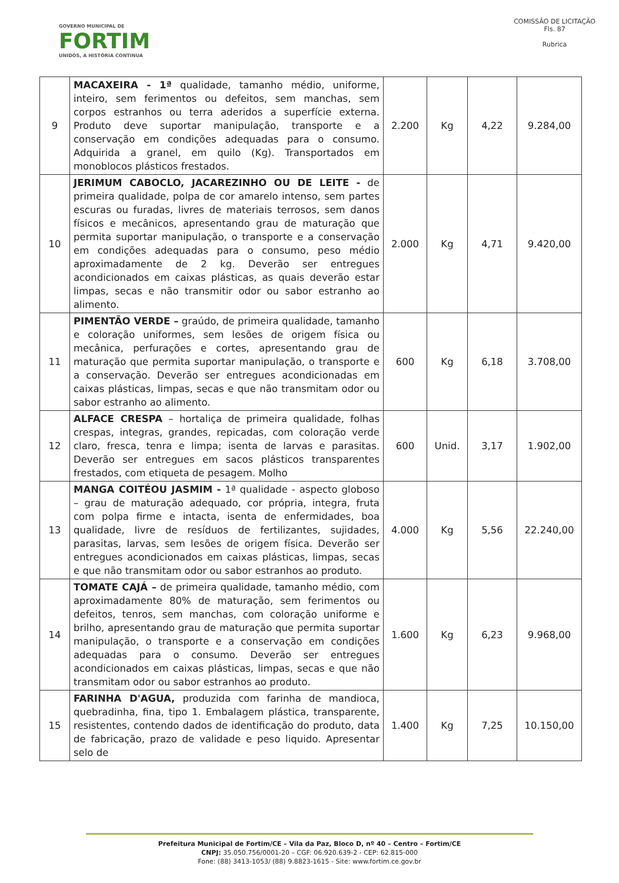GOVERNO MUNICIPAL DE
FORTIM
UNIDOS, A HISTÓRIA CONTINUA
COMISSÃO DE LICITAÇÃO
Fls. 87
Rubrica
| 9 | MACAXEIRA - 1ª qualidade, tamanho médio, uniforme, inteiro, sem ferimentos ou defeitos, sem manchas, sem corpos estranhos ou terra aderidos a superfície externa. Produto deve suportar manipulação, transporte e a conservação em condições adequadas para o consumo. Adquirida a granel, em quilo (Kg). Transportados em monoblocos plásticos frestados. | 2.200 | Kg | 4,22 | 9.284,00 |
| 10 | JERIMUM CABOCLO, JACAREZINHO OU DE LEITE - de primeira qualidade, polpa de cor amarelo intenso, sem partes escuras ou furadas, livres de materiais terrosos, sem danos físicos e mecânicos, apresentando grau de maturação que permita suportar manipulação, o transporte e a conservação em condições adequadas para o consumo, peso médio aproximadamente de 2 kg. Deverão ser entregues acondicionados em caixas plásticas, as quais deverão estar limpas, secas e não transmitir odor ou sabor estranho ao alimento. | 2.000 | Kg | 4,71 | 9.420,00 |
| 11 | PIMENTÃO VERDE – graúdo, de primeira qualidade, tamanho e coloração uniformes, sem lesões de origem física ou mecânica, perfurações e cortes, apresentando grau de maturação que permita suportar manipulação, o transporte e a conservação. Deverão ser entregues acondicionadas em caixas plásticas, limpas, secas e que não transmitam odor ou sabor estranho ao alimento. | 600 | Kg | 6,18 | 3.708,00 |
| 12 | ALFACE CRESPA – hortaliça de primeira qualidade, folhas crespas, integras, grandes, repicadas, com coloração verde claro, fresca, tenra e limpa; isenta de larvas e parasitas. Deverão ser entregues em sacos plásticos transparentes frestados, com etiqueta de pesagem. Molho | 600 | Unid. | 3,17 | 1.902,00 |
| 13 | MANGA COITÉOU JASMIM - 1ª qualidade - aspecto globoso – grau de maturação adequado, cor própria, integra, fruta com polpa firme e intacta, isenta de enfermidades, boa qualidade, livre de resíduos de fertilizantes, sujidades, parasitas, larvas, sem lesões de origem física. Deverão ser entregues acondicionados em caixas plásticas, limpas, secas e que não transmitam odor ou sabor estranhos ao produto. | 4.000 | Kg | 5,56 | 22.240,00 |
| 14 | TOMATE CAJÁ – de primeira qualidade, tamanho médio, com aproximadamente 80% de maturação, sem ferimentos ou defeitos, tenros, sem manchas, com coloração uniforme e brilho, apresentando grau de maturação que permita suportar manipulação, o transporte e a conservação em condições adequadas para o consumo. Deverão ser entregues acondicionados em caixas plásticas, limpas, secas e que não transmitam odor ou sabor estranhos ao produto. | 1.600 | Kg | 6,23 | 9.968,00 |
| 15 | FARINHA D'AGUA, produzida com farinha de mandioca, quebradinha, fina, tipo 1. Embalagem plástica, transparente, resistentes, contendo dados de identificação do produto, data de fabricação, prazo de validade e peso liquido. Apresentar selo de | 1.400 | Kg | 7,25 | 10.150,00 |
Prefeitura Municipal de Fortim/CE – Vila da Paz, Bloco D, nº 40 – Centro – Fortim/CE
CNPJ: 35.050.756/0001-20 – CGF: 06.920.639-2 - CEP: 62.815-000
Fone: (88) 3413-1053/ (88) 9.8823-1615 - Site: www.fortim.ce.gov.br